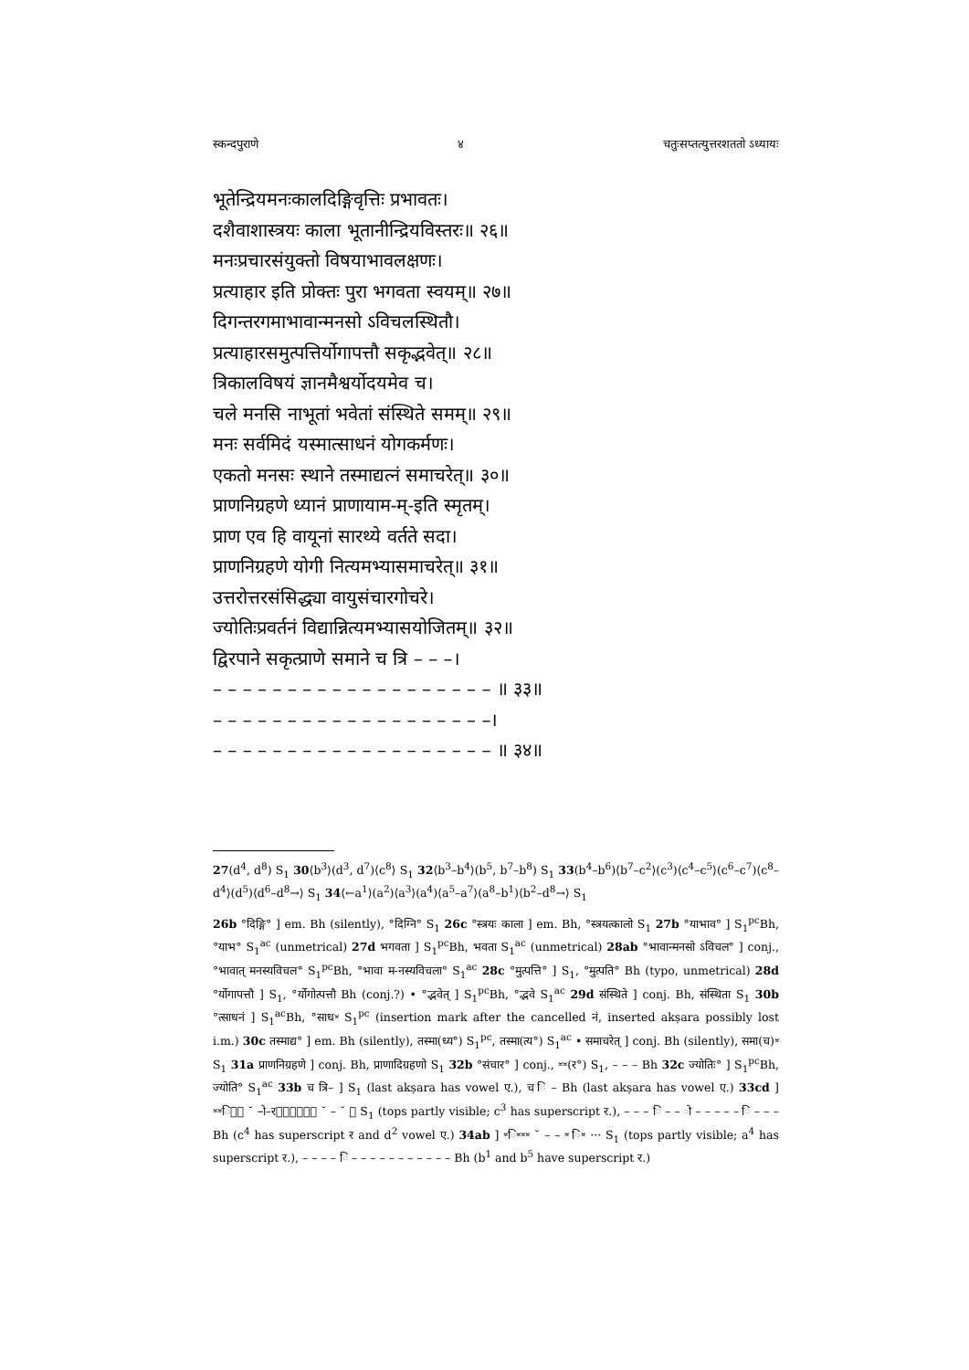स्कन्दपुराणे ४ चतुःसप्तत्युत्तरशततो ऽध्यायः
भूतेन्द्रियमनःकालदिङ्गिवृत्तिः प्रभावतः।
दशैवाशास्त्रयः काला भूतानीन्द्रियविस्तरः॥ २६॥
मनःप्रचारसंयुक्तो विषयाभावलक्षणः।
प्रत्याहार इति प्रोक्तः पुरा भगवता स्वयम्॥ २७॥
दिगन्तरगमाभावान्मनसो ऽविचलस्थितौ।
प्रत्याहारसमुत्पत्तिर्योगापत्तौ सकृद्भवेत्॥ २८॥
त्रिकालविषयं ज्ञानमैश्वर्योदयमेव च।
चले मनसि नाभूतां भवेतां संस्थिते समम्॥ २९॥
मनः सर्वमिदं यस्मात्साधनं योगकर्मणः।
एकतो मनसः स्थाने तस्माद्यत्नं समाचरेत्॥ ३०॥
प्राणनिग्रहणे ध्यानं प्राणायाम-म्-इति स्मृतम्।
प्राण एव हि वायूनां सारथ्ये वर्तते सदा।
प्राणनिग्रहणे योगी नित्यमभ्यासमाचरेत्॥ ३१॥
उत्तरोत्तरसंसिद्ध्या वायुसंचारगोचरे।
ज्योतिःप्रवर्तनं विद्यान्नित्यमभ्यासयोजितम्॥ ३२॥
द्विरपाने सकृत्प्राणे समाने च त्रि – – –।
– – – – – – – – – – – – – – – – – – – ॥ ३३॥
– – – – – – – – – – – – – – – – – – –।
– – – – – – – – – – – – – – – – – – – ॥ ३४॥
27(d<sup>4</sup>, d<sup>8</sup>) S<sub>1</sub> 30⟨b<sup>3</sup>⟩(d<sup>3</sup>, d<sup>7</sup>)⟨c<sup>8</sup>⟩ S<sub>1</sub> 32⟨b<sup>3</sup>–b<sup>4</sup>⟩(b<sup>5</sup>, b<sup>7</sup>–b<sup>8</sup>) S<sub>1</sub> 33(b<sup>4</sup>–b<sup>6</sup>)⟨b<sup>7</sup>–c<sup>2</sup>⟩(c<sup>3</sup>)⟨c<sup>4</sup>–c<sup>5</sup>⟩(c<sup>6</sup>–c<sup>7</sup>)⟨c<sup>8</sup>–d<sup>4</sup>⟩(d<sup>5</sup>)⟨d<sup>6</sup>–d<sup>8</sup>→⟩ S<sub>1</sub> 34⟨←a<sup>1</sup>⟩(a<sup>2</sup>)⟨a<sup>3</sup>⟩(a<sup>4</sup>)⟨a<sup>5</sup>–a<sup>7</sup>⟩(a<sup>8</sup>–b<sup>1</sup>)⟨b<sup>2</sup>–d<sup>8</sup>→⟩ S<sub>1</sub>
26b °दिङ्गि° ] em. Bh (silently), °दिग्नि° S<sub>1</sub> 26c °स्त्रयः काला ] em. Bh, °स्त्रयत्कालो S<sub>1</sub> 27b °याभाव° ] S<sub>1</sub><sup>pc</sup>Bh, °याभ° S<sub>1</sub><sup>ac</sup> (unmetrical) 27d भगवता ] S<sub>1</sub><sup>pc</sup>Bh, भवता S<sub>1</sub><sup>ac</sup> (unmetrical) 28ab °भावान्मनसो ऽविचल° ] conj., °भावात् मनस्यविचल° S<sub>1</sub><sup>pc</sup>Bh, °भावा म-नस्यविचला° S<sub>1</sub><sup>ac</sup> 28c °मुत्पत्ति° ] S<sub>1</sub>, °मुत्पति° Bh (typo, unmetrical) 28d °र्योगापत्तौ ] S<sub>1</sub>, °र्योगोत्पत्तौ Bh (conj.?) • °द्भवेत् ] S<sub>1</sub><sup>pc</sup>Bh, °द्भवे S<sub>1</sub><sup>ac</sup> 29d संस्थिते ] conj. Bh, संस्थिता S<sub>1</sub> 30b °त्साधनं ] S<sub>1</sub><sup>ac</sup>Bh, °साध⏓ S<sub>1</sub><sup>pc</sup> (insertion mark after the cancelled नं, inserted akṣara possibly lost i.m.) 30c तस्माद्य° ] em. Bh (silently), तस्मा(ध्य°) S<sub>1</sub><sup>pc</sup>, तस्मा(त्य°) S<sub>1</sub><sup>ac</sup> • समाचरेत् ] conj. Bh (silently), समा(च)⏓ S<sub>1</sub> 31a प्राणनिग्रहणे ] conj. Bh, प्राणादिग्रहणो S<sub>1</sub> 32b °संचार° ] conj., ⏓⏓(र°) S<sub>1</sub>, – – – Bh 32c ज्योतिः° ] S<sub>1</sub><sup>pc</sup>Bh, ज्योति° S<sub>1</sub><sup>ac</sup> 33b च त्रि– ] S<sub>1</sub> (last akṣara has vowel ए.), च ि – Bh (last akṣara has vowel ए.) 33cd ] ⏓⏓ि⏓⏓ ˘ –ो–र⏓⏓⏓⏓⏓ि ˘ – ˘ ⏓ S<sub>1</sub> (tops partly visible; c<sup>3</sup> has superscript र.), – – – ि – – ो – – – – – ि – – – Bh (c<sup>4</sup> has superscript र and d<sup>2</sup> vowel ए.) 34ab ] ⏓ि⏓⏓⏓ ˘ – – ⏓ ि⏓ ··· S<sub>1</sub> (tops partly visible; a<sup>4</sup> has superscript र.), – – – – ि – – – – – – – – – – – Bh (b<sup>1</sup> and b<sup>5</sup> have superscript र.)